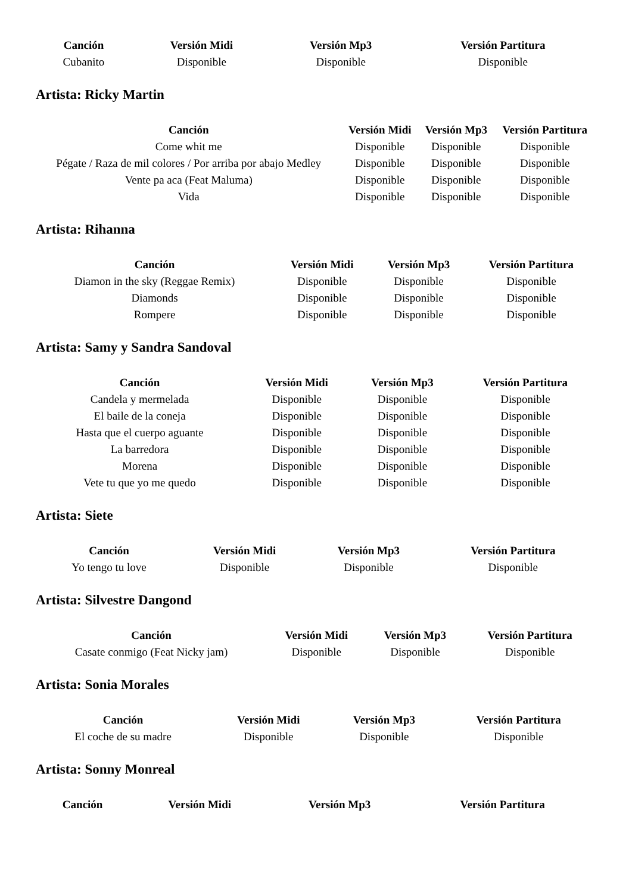| Canción | Versión Midi | Versión Mp3 | Versión Partitura |
| --- | --- | --- | --- |
| Cubanito | Disponible | Disponible | Disponible |
Artista: Ricky Martin
| Canción | Versión Midi | Versión Mp3 | Versión Partitura |
| --- | --- | --- | --- |
| Come whit me | Disponible | Disponible | Disponible |
| Pégate / Raza de mil colores / Por arriba por abajo Medley | Disponible | Disponible | Disponible |
| Vente pa aca (Feat Maluma) | Disponible | Disponible | Disponible |
| Vida | Disponible | Disponible | Disponible |
Artista: Rihanna
| Canción | Versión Midi | Versión Mp3 | Versión Partitura |
| --- | --- | --- | --- |
| Diamon in the sky (Reggae Remix) | Disponible | Disponible | Disponible |
| Diamonds | Disponible | Disponible | Disponible |
| Rompere | Disponible | Disponible | Disponible |
Artista: Samy y Sandra Sandoval
| Canción | Versión Midi | Versión Mp3 | Versión Partitura |
| --- | --- | --- | --- |
| Candela y mermelada | Disponible | Disponible | Disponible |
| El baile de la coneja | Disponible | Disponible | Disponible |
| Hasta que el cuerpo aguante | Disponible | Disponible | Disponible |
| La barredora | Disponible | Disponible | Disponible |
| Morena | Disponible | Disponible | Disponible |
| Vete tu que yo me quedo | Disponible | Disponible | Disponible |
Artista: Siete
| Canción | Versión Midi | Versión Mp3 | Versión Partitura |
| --- | --- | --- | --- |
| Yo tengo tu love | Disponible | Disponible | Disponible |
Artista: Silvestre Dangond
| Canción | Versión Midi | Versión Mp3 | Versión Partitura |
| --- | --- | --- | --- |
| Casate conmigo (Feat Nicky jam) | Disponible | Disponible | Disponible |
Artista: Sonia Morales
| Canción | Versión Midi | Versión Mp3 | Versión Partitura |
| --- | --- | --- | --- |
| El coche de su madre | Disponible | Disponible | Disponible |
Artista: Sonny Monreal
| Canción | Versión Midi | Versión Mp3 | Versión Partitura |
| --- | --- | --- | --- |